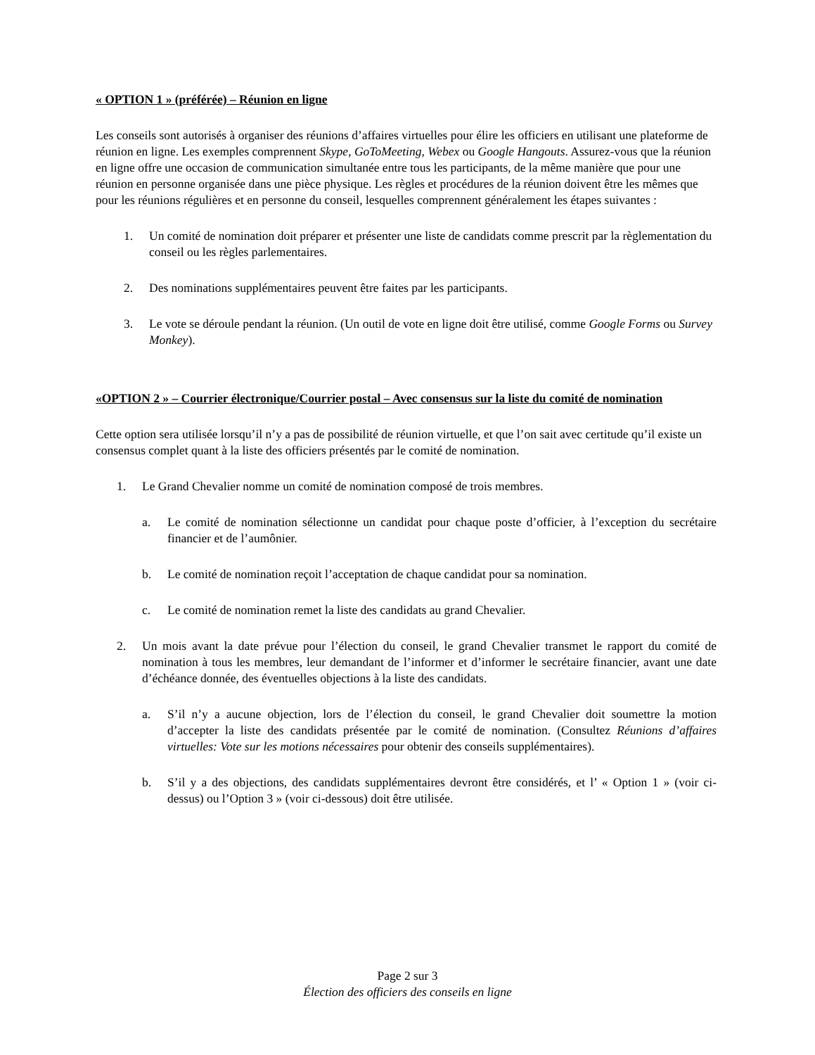« OPTION 1 » (préférée) – Réunion en ligne
Les conseils sont autorisés à organiser des réunions d’affaires virtuelles pour élire les officiers en utilisant une plateforme de réunion en ligne. Les exemples comprennent Skype, GoToMeeting, Webex ou Google Hangouts. Assurez-vous que la réunion en ligne offre une occasion de communication simultanée entre tous les participants, de la même manière que pour une réunion en personne organisée dans une pièce physique. Les règles et procédures de la réunion doivent être les mêmes que pour les réunions régulières et en personne du conseil, lesquelles comprennent généralement les étapes suivantes :
1. Un comité de nomination doit préparer et présenter une liste de candidats comme prescrit par la règlementation du conseil ou les règles parlementaires.
2. Des nominations supplémentaires peuvent être faites par les participants.
3. Le vote se déroule pendant la réunion. (Un outil de vote en ligne doit être utilisé, comme Google Forms ou Survey Monkey).
«OPTION 2 » – Courrier électronique/Courrier postal – Avec consensus sur la liste du comité de nomination
Cette option sera utilisée lorsqu’il n’y a pas de possibilité de réunion virtuelle, et que l’on sait avec certitude qu’il existe un consensus complet quant à la liste des officiers présentés par le comité de nomination.
1. Le Grand Chevalier nomme un comité de nomination composé de trois membres.
a. Le comité de nomination sélectionne un candidat pour chaque poste d’officier, à l’exception du secrétaire financier et de l’aumônier.
b. Le comité de nomination reçoit l’acceptation de chaque candidat pour sa nomination.
c. Le comité de nomination remet la liste des candidats au grand Chevalier.
2. Un mois avant la date prévue pour l’élection du conseil, le grand Chevalier transmet le rapport du comité de nomination à tous les membres, leur demandant de l’informer et d’informer le secrétaire financier, avant une date d’échéance donnée, des éventuelles objections à la liste des candidats.
a. S’il n’y a aucune objection, lors de l’élection du conseil, le grand Chevalier doit soumettre la motion d’accepter la liste des candidats présentée par le comité de nomination. (Consultez Réunions d’affaires virtuelles: Vote sur les motions nécessaires pour obtenir des conseils supplémentaires).
b. S’il y a des objections, des candidats supplémentaires devront être considérés, et l’ « Option 1 » (voir ci-dessus) ou l’Option 3 » (voir ci-dessous) doit être utilisée.
Page 2 sur 3
Élection des officiers des conseils en ligne